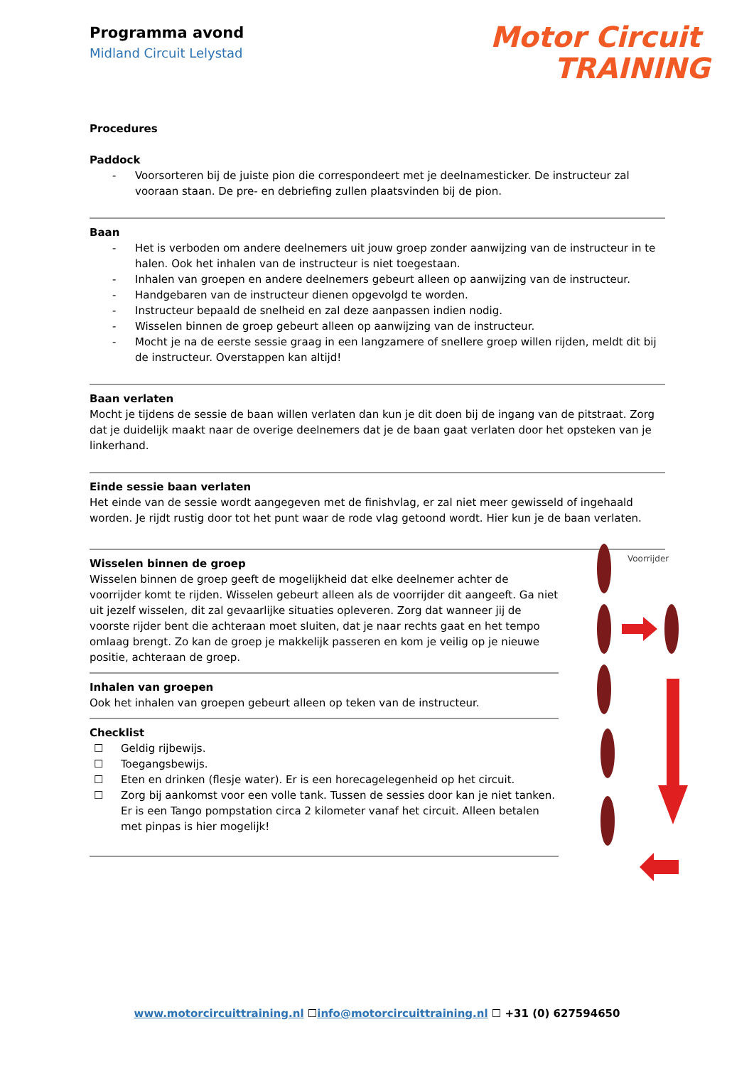Programma avond
Midland Circuit Lelystad
Motor Circuit
TRAINING
Procedures
Paddock
- Voorsorteren bij de juiste pion die correspondeert met je deelnamesticker. De instructeur zal vooraan staan. De pre- en debriefing zullen plaatsvinden bij de pion.
Baan
- Het is verboden om andere deelnemers uit jouw groep zonder aanwijzing van de instructeur in te halen. Ook het inhalen van de instructeur is niet toegestaan.
- Inhalen van groepen en andere deelnemers gebeurt alleen op aanwijzing van de instructeur.
- Handgebaren van de instructeur dienen opgevolgd te worden.
- Instructeur bepaald de snelheid en zal deze aanpassen indien nodig.
- Wisselen binnen de groep gebeurt alleen op aanwijzing van de instructeur.
- Mocht je na de eerste sessie graag in een langzamere of snellere groep willen rijden, meldt dit bij de instructeur. Overstappen kan altijd!
Baan verlaten
Mocht je tijdens de sessie de baan willen verlaten dan kun je dit doen bij de ingang van de pitstraat. Zorg dat je duidelijk maakt naar de overige deelnemers dat je de baan gaat verlaten door het opsteken van je linkerhand.
Einde sessie baan verlaten
Het einde van de sessie wordt aangegeven met de finishvlag, er zal niet meer gewisseld of ingehaald worden. Je rijdt rustig door tot het punt waar de rode vlag getoond wordt. Hier kun je de baan verlaten.
Wisselen binnen de groep
Wisselen binnen de groep geeft de mogelijkheid dat elke deelnemer achter de voorrijder komt te rijden. Wisselen gebeurt alleen als de voorrijder dit aangeeft. Ga niet uit jezelf wisselen, dit zal gevaarlijke situaties opleveren. Zorg dat wanneer jij de voorste rijder bent die achteraan moet sluiten, dat je naar rechts gaat en het tempo omlaag brengt. Zo kan de groep je makkelijk passeren en kom je veilig op je nieuwe positie, achteraan de groep.
Inhalen van groepen
Ook het inhalen van groepen gebeurt alleen op teken van de instructeur.
Checklist
☐ Geldig rijbewijs.
☐ Toegangsbewijs.
☐ Eten en drinken (flesje water). Er is een horecagelegenheid op het circuit.
☐ Zorg bij aankomst voor een volle tank. Tussen de sessies door kan je niet tanken. Er is een Tango pompstation circa 2 kilometer vanaf het circuit. Alleen betalen met pinpas is hier mogelijk!
Voorrijder
www.motorcircuittraining.nl ☐info@motorcircuittraining.nl ☐ +31 (0) 627594650